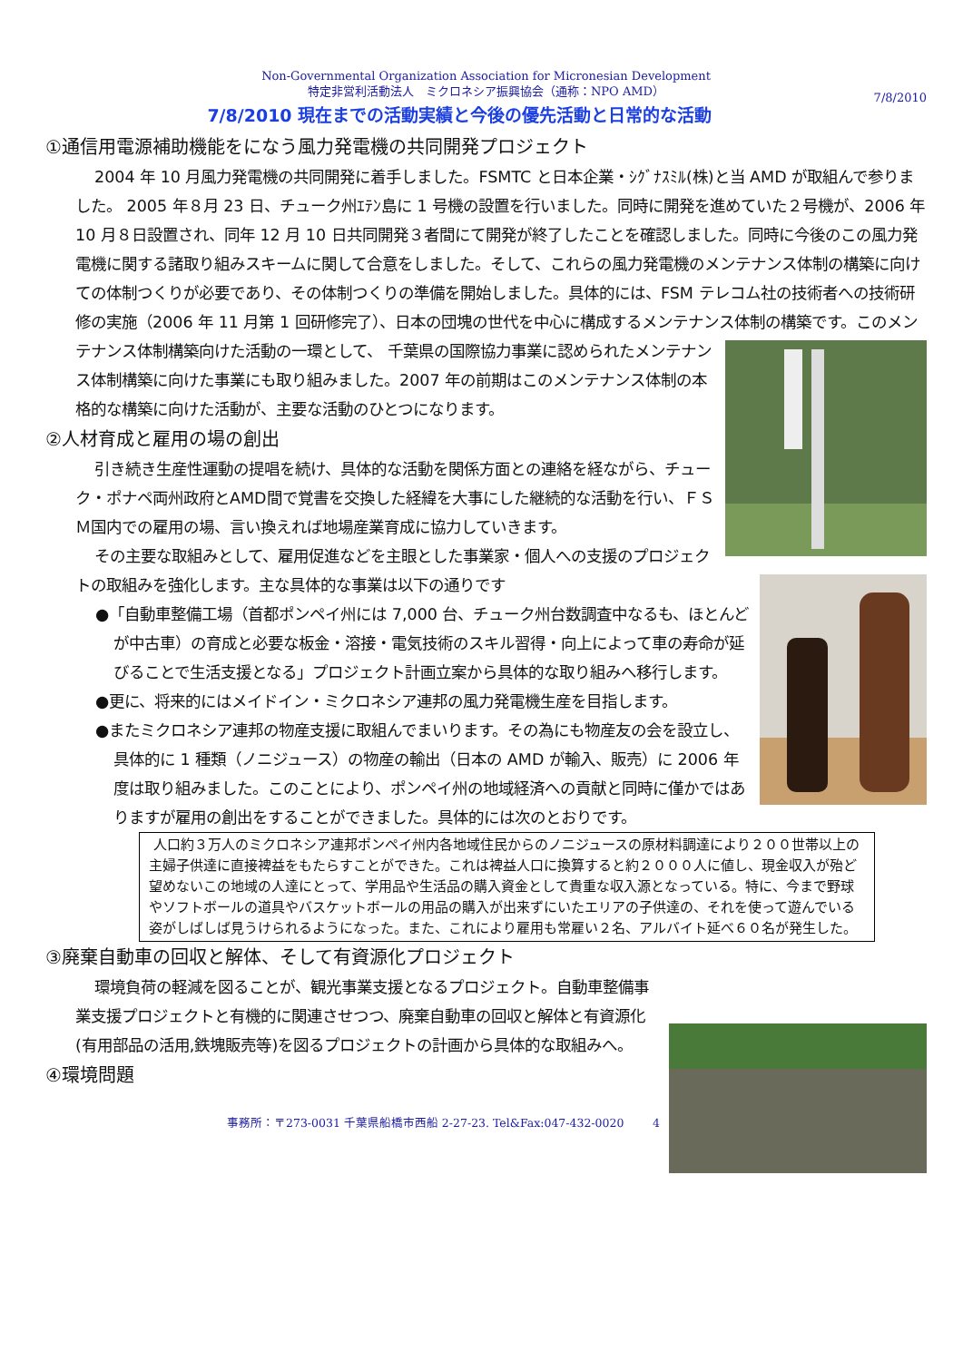Non-Governmental Organization Association for Micronesian Development
特定非営利活動法人　ミクロネシア振興協会（通称：NPO AMD）
7/8/2010
7/8/2010 現在までの活動実績と今後の優先活動と日常的な活動
①通信用電源補助機能をになう風力発電機の共同開発プロジェクト
2004 年 10 月風力発電機の共同開発に着手しました。FSMTC と日本企業・ｼｸﾞﾅｽﾐﾙ(株)と当 AMD が取組んで参りました。 2005 年８月 23 日、チューク州ｴﾃﾝ島に 1 号機の設置を行いました。同時に開発を進めていた２号機が、2006 年 10 月８日設置され、同年 12 月 10 日共同開発３者間にて開発が終了したことを確認しました。同時に今後のこの風力発電機に関する諸取り組みスキームに関して合意をしました。そして、これらの風力発電機のメンテナンス体制の構築に向けての体制つくりが必要であり、その体制つくりの準備を開始しました。具体的には、FSM テレコム社の技術者への技術研修の実施（2006 年 11 月第 1 回研修完了）、日本の団塊の世代を中心に構成するメンテナンス体制の構築です。このメンテナンス体制構築向けた活動の一環として、 千葉県の国際協力事業に認められたメンテナンス体制構築に向けた事業にも取り組みました。2007 年の前期はこのメンテナンス体制の本格的な構築に向けた活動が、主要な活動のひとつになります。
②人材育成と雇用の場の創出
引き続き生産性運動の提唱を続け、具体的な活動を関係方面との連絡を経ながら、チューク・ポナペ両州政府とAMD間で覚書を交換した経緯を大事にした継続的な活動を行い、ＦＳＭ国内での雇用の場、言い換えれば地場産業育成に協力していきます。
その主要な取組みとして、雇用促進などを主眼とした事業家・個人への支援のプロジェクトの取組みを強化します。主な具体的な事業は以下の通りです
●「自動車整備工場（首都ポンペイ州には 7,000 台、チューク州台数調査中なるも、ほとんどが中古車）の育成と必要な板金・溶接・電気技術のスキル習得・向上によって車の寿命が延びることで生活支援となる」プロジェクト計画立案から具体的な取り組みへ移行します。
●更に、将来的にはメイドイン・ミクロネシア連邦の風力発電機生産を目指します。
●またミクロネシア連邦の物産支援に取組んでまいります。その為にも物産友の会を設立し、具体的に 1 種類（ノニジュース）の物産の輸出（日本の AMD が輸入、販売）に 2006 年度は取り組みました。このことにより、ポンペイ州の地域経済への貢献と同時に僅かではありますが雇用の創出をすることができました。具体的には次のとおりです。
人口約３万人のミクロネシア連邦ポンペイ州内各地域住民からのノニジュースの原材料調達により２００世帯以上の主婦子供達に直接裨益をもたらすことができた。これは裨益人口に換算すると約２０００人に値し、現金収入が殆ど望めないこの地域の人達にとって、学用品や生活品の購入資金として貴重な収入源となっている。特に、今まで野球やソフトボールの道具やバスケットボールの用品の購入が出来ずにいたエリアの子供達の、それを使って遊んでいる姿がしばしば見うけられるようになった。また、これにより雇用も常雇い２名、アルバイト延べ６０名が発生した。
③廃棄自動車の回収と解体、そして有資源化プロジェクト
環境負荷の軽減を図ることが、観光事業支援となるプロジェクト。自動車整備事業支援プロジェクトと有機的に関連させつつ、廃棄自動車の回収と解体と有資源化(有用部品の活用,鉄塊販売等)を図るプロジェクトの計画から具体的な取組みへ。
④環境問題
事務所：〒273-0031 千葉県船橋市西船 2-27-23. Tel&Fax:047-432-0020 4